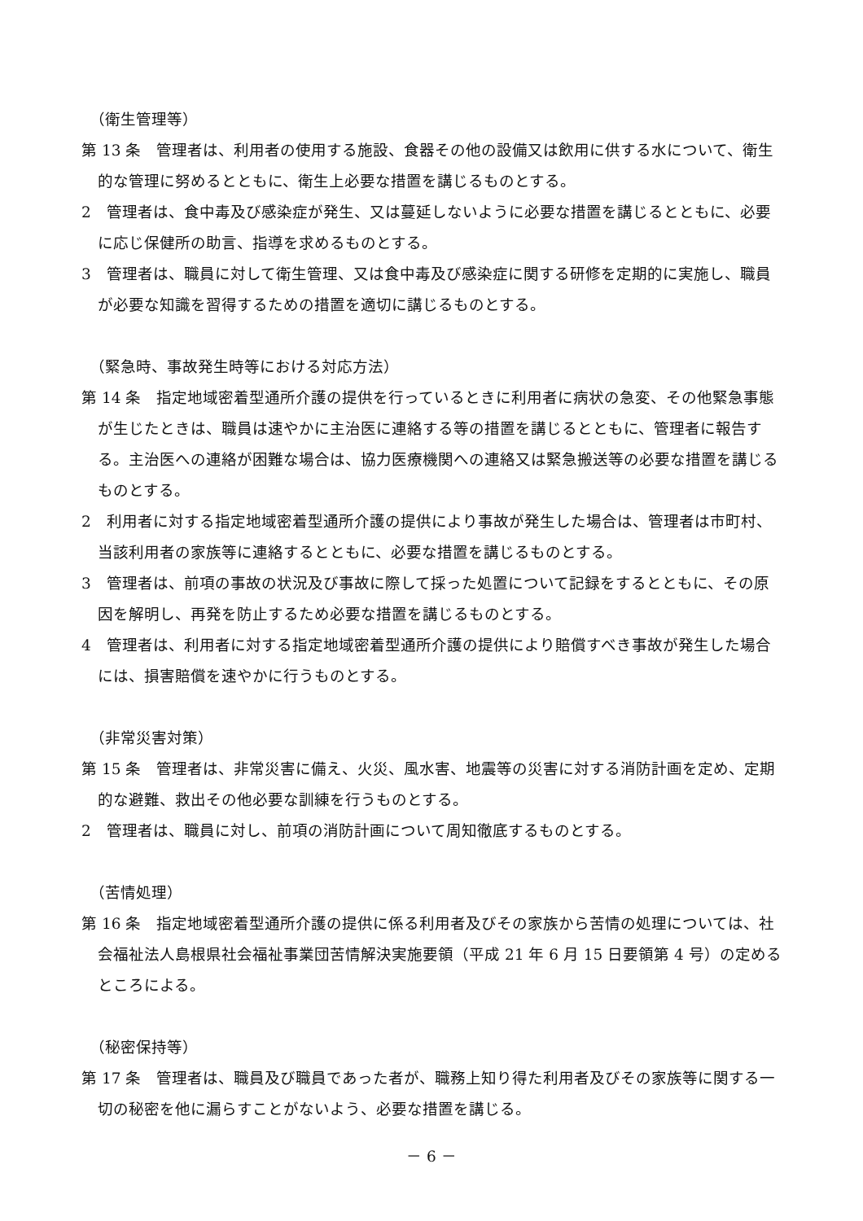（衛生管理等）
第 13 条　管理者は、利用者の使用する施設、食器その他の設備又は飲用に供する水について、衛生的な管理に努めるとともに、衛生上必要な措置を講じるものとする。
2　管理者は、食中毒及び感染症が発生、又は蔓延しないように必要な措置を講じるとともに、必要に応じ保健所の助言、指導を求めるものとする。
3　管理者は、職員に対して衛生管理、又は食中毒及び感染症に関する研修を定期的に実施し、職員が必要な知識を習得するための措置を適切に講じるものとする。
（緊急時、事故発生時等における対応方法）
第 14 条　指定地域密着型通所介護の提供を行っているときに利用者に病状の急変、その他緊急事態が生じたときは、職員は速やかに主治医に連絡する等の措置を講じるとともに、管理者に報告する。主治医への連絡が困難な場合は、協力医療機関への連絡又は緊急搬送等の必要な措置を講じるものとする。
2　利用者に対する指定地域密着型通所介護の提供により事故が発生した場合は、管理者は市町村、当該利用者の家族等に連絡するとともに、必要な措置を講じるものとする。
3　管理者は、前項の事故の状況及び事故に際して採った処置について記録をするとともに、その原因を解明し、再発を防止するため必要な措置を講じるものとする。
4　管理者は、利用者に対する指定地域密着型通所介護の提供により賠償すべき事故が発生した場合には、損害賠償を速やかに行うものとする。
（非常災害対策）
第 15 条　管理者は、非常災害に備え、火災、風水害、地震等の災害に対する消防計画を定め、定期的な避難、救出その他必要な訓練を行うものとする。
2　管理者は、職員に対し、前項の消防計画について周知徹底するものとする。
（苦情処理）
第 16 条　指定地域密着型通所介護の提供に係る利用者及びその家族から苦情の処理については、社会福祉法人島根県社会福祉事業団苦情解決実施要領（平成 21 年 6 月 15 日要領第 4 号）の定めるところによる。
（秘密保持等）
第 17 条　管理者は、職員及び職員であった者が、職務上知り得た利用者及びその家族等に関する一切の秘密を他に漏らすことがないよう、必要な措置を講じる。
－ 6 －